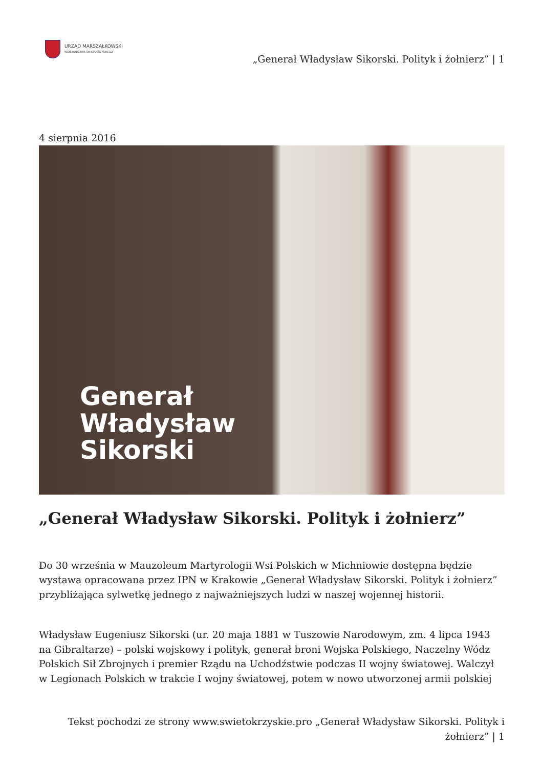URZĄD MARSZAŁKOWSKI
WOJEWÓDZTWA ŚWIĘTOKRZYSKIEGO
„Generał Władysław Sikorski. Polityk i żołnierz” | 1
4 sierpnia 2016
Generał
Władysław
Sikorski
„Generał Władysław Sikorski. Polityk i żołnierz”
Do 30 września w Mauzoleum Martyrologii Wsi Polskich w Michniowie dostępna będzie wystawa opracowana przez IPN w Krakowie „Generał Władysław Sikorski. Polityk i żołnierz” przybliżająca sylwetkę jednego z najważniejszych ludzi w naszej wojennej historii.
Władysław Eugeniusz Sikorski (ur. 20 maja 1881 w Tuszowie Narodowym, zm. 4 lipca 1943 na Gibraltarze) – polski wojskowy i polityk, generał broni Wojska Polskiego, Naczelny Wódz Polskich Sił Zbrojnych i premier Rządu na Uchodźstwie podczas II wojny światowej. Walczył w Legionach Polskich w trakcie I wojny światowej, potem w nowo utworzonej armii polskiej
Tekst pochodzi ze strony www.swietokrzyskie.pro „Generał Władysław Sikorski. Polityk i żołnierz” | 1